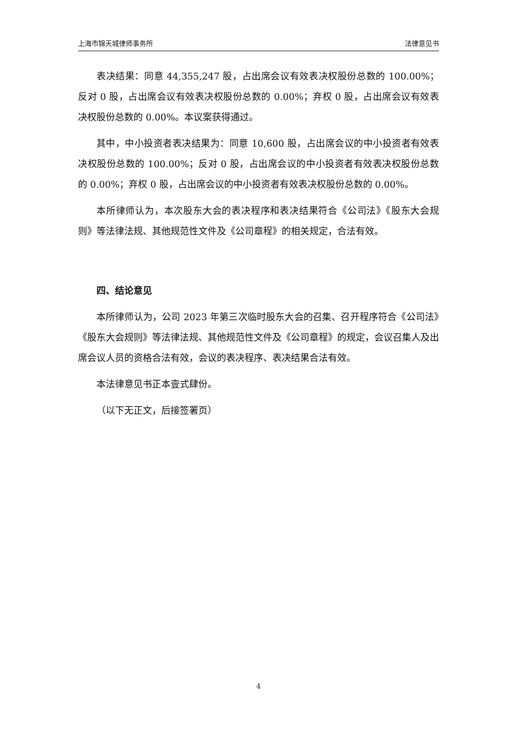上海市锦天城律师事务所 法律意见书
表决结果：同意 44,355,247 股，占出席会议有效表决权股份总数的 100.00%；反对 0 股，占出席会议有效表决权股份总数的 0.00%；弃权 0 股，占出席会议有效表决权股份总数的 0.00%。本议案获得通过。
其中，中小投资者表决结果为：同意 10,600 股，占出席会议的中小投资者有效表决权股份总数的 100.00%；反对 0 股，占出席会议的中小投资者有效表决权股份总数的 0.00%；弃权 0 股，占出席会议的中小投资者有效表决权股份总数的 0.00%。
本所律师认为，本次股东大会的表决程序和表决结果符合《公司法》《股东大会规则》等法律法规、其他规范性文件及《公司章程》的相关规定，合法有效。
四、结论意见
本所律师认为，公司 2023 年第三次临时股东大会的召集、召开程序符合《公司法》《股东大会规则》等法律法规、其他规范性文件及《公司章程》的规定，会议召集人及出席会议人员的资格合法有效，会议的表决程序、表决结果合法有效。
本法律意见书正本壹式肆份。
（以下无正文，后接签署页）
4